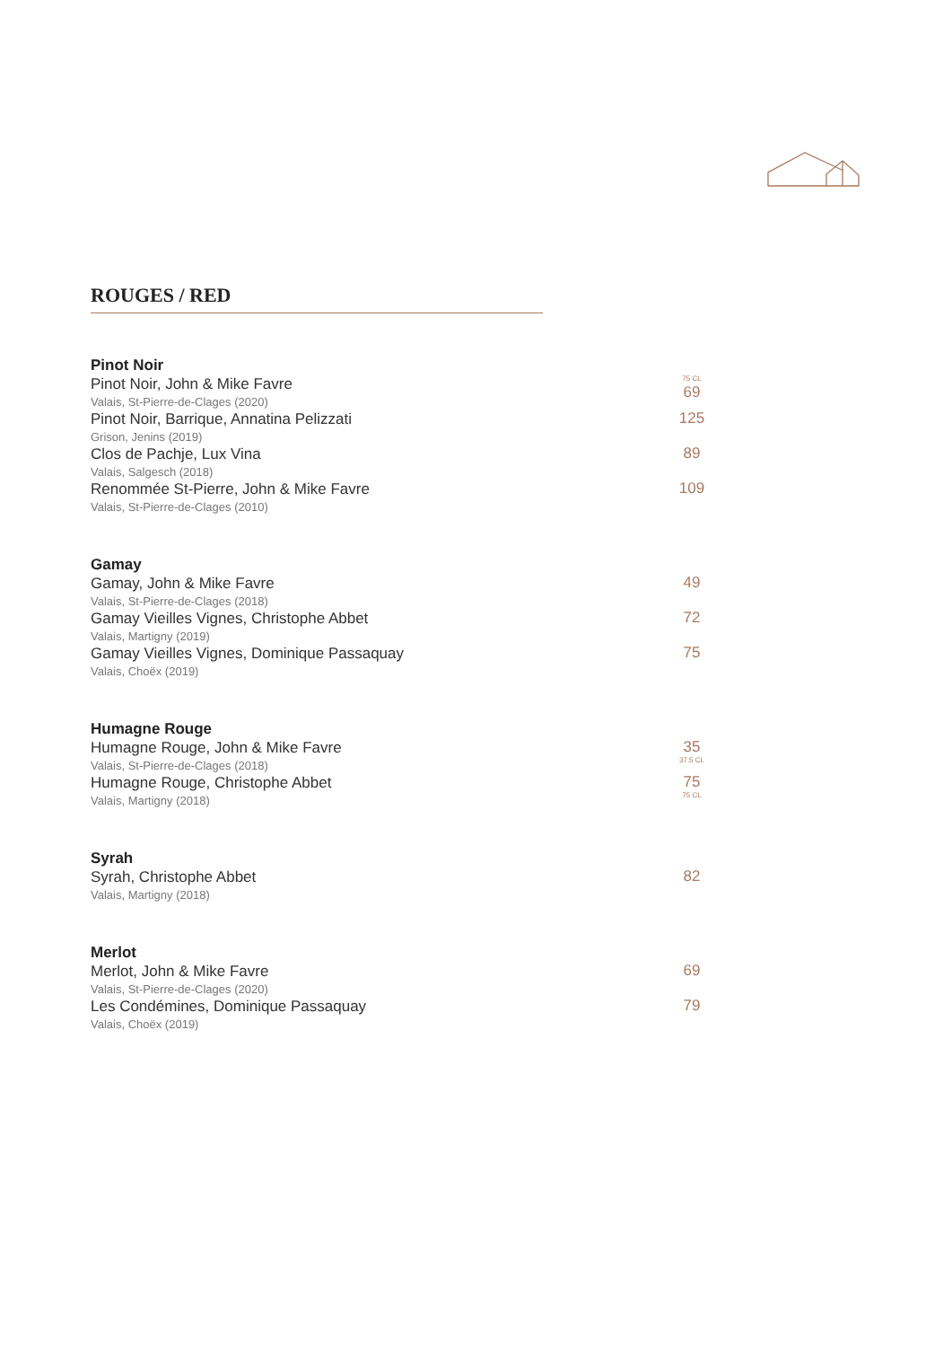ROUGES / RED
Pinot Noir
Pinot Noir, John & Mike Favre
Valais, St-Pierre-de-Clages (2020)
75 CL
69
Pinot Noir, Barrique, Annatina Pelizzati
Grison, Jenins (2019)
125
Clos de Pachje, Lux Vina
Valais, Salgesch (2018)
89
Renommée St-Pierre, John & Mike Favre
Valais, St-Pierre-de-Clages (2010)
109
Gamay
Gamay, John & Mike Favre
Valais, St-Pierre-de-Clages (2018)
49
Gamay Vieilles Vignes, Christophe Abbet
Valais, Martigny (2019)
72
Gamay Vieilles Vignes, Dominique Passaquay
Valais, Choëx (2019)
75
Humagne Rouge
Humagne Rouge, John & Mike Favre
Valais, St-Pierre-de-Clages (2018)
35
37.5 CL
Humagne Rouge, Christophe Abbet
Valais, Martigny (2018)
75
75 CL
Syrah
Syrah, Christophe Abbet
Valais, Martigny (2018)
82
Merlot
Merlot, John & Mike Favre
Valais, St-Pierre-de-Clages (2020)
69
Les Condémines, Dominique Passaquay
Valais, Choëx (2019)
79